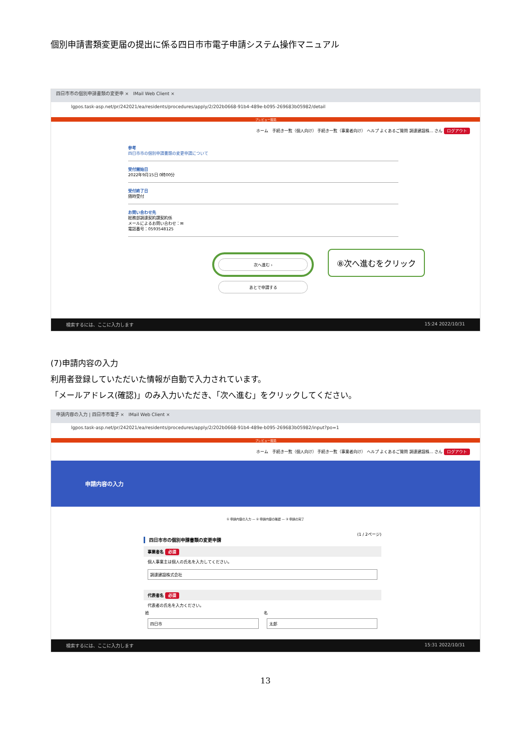個別申請書類変更届の提出に係る四日市市電子申請システム操作マニュアル
四日市市の個別申請書類の変更申 × IMail Web Client ×
lgpos.task-asp.net/pr/242021/ea/residents/procedures/apply/2/202b0668-91b4-489e-b095-269683b05982/detail
プレビュー環境
ホーム　手続き一覧（個人向け） 手続き一覧（事業者向け） ヘルプ よくあるご質問 調達建設株… さん ログアウト
参考
四日市市の個別申請書類の変更申請について
受付開始日
2022年9月15日 0時00分
受付終了日
随時受付
お問い合わせ先
総務部調達契約課契約係
メールによるお問い合わせ：✉
電話番号：0593548125
次へ進む ›
⑧次へ進むをクリック
あとで申請する
検索するには、ここに入力します 15:24 2022/10/31
(7)申請内容の入力
利用者登録していただいた情報が自動で入力されています。
「メールアドレス(確認)」のみ入力いただき、「次へ進む」をクリックしてください。
申請内容の入力 | 四日市市電子 × IMail Web Client ×
lgpos.task-asp.net/pr/242021/ea/residents/procedures/apply/2/202b0668-91b4-489e-b095-269683b05982/input?po=1
プレビュー環境
ホーム　手続き一覧（個人向け） 手続き一覧（事業者向け） ヘルプ よくあるご質問 調達建設株… さん ログアウト
申請内容の入力
① 申請内容の入力 — ② 申請内容の確認 — ③ 申請の完了
(1 / 2ページ)
四日市市の個別申請書類の変更申請
事業者名 必須
個人事業主は個人の氏名を入力してください。
調達建設株式会社
代表者名 必須
代表者の氏名を入力ください。
姓
四日市
名
太郎
検索するには、ここに入力します 15:31 2022/10/31
13